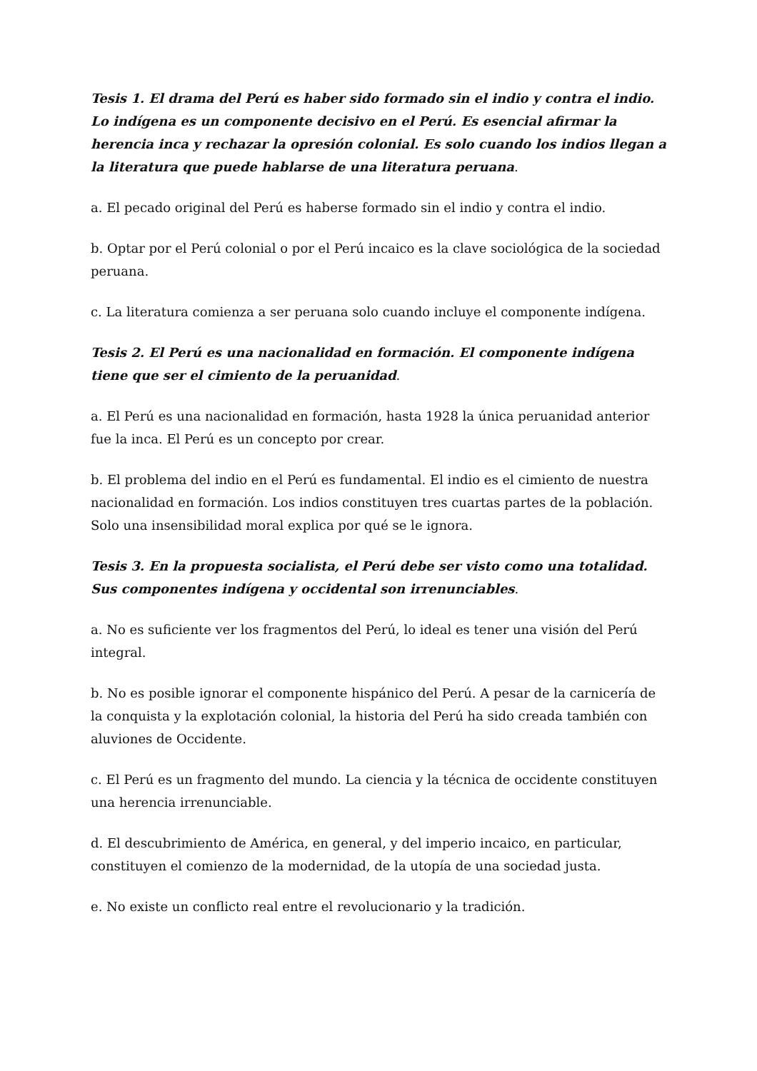Tesis 1. El drama del Perú es haber sido formado sin el indio y contra el indio. Lo indígena es un componente decisivo en el Perú. Es esencial afirmar la herencia inca y rechazar la opresión colonial. Es solo cuando los indios llegan a la literatura que puede hablarse de una literatura peruana.
a. El pecado original del Perú es haberse formado sin el indio y contra el indio.
b. Optar por el Perú colonial o por el Perú incaico es la clave sociológica de la sociedad peruana.
c. La literatura comienza a ser peruana solo cuando incluye el componente indígena.
Tesis 2. El Perú es una nacionalidad en formación. El componente indígena tiene que ser el cimiento de la peruanidad.
a. El Perú es una nacionalidad en formación, hasta 1928 la única peruanidad anterior fue la inca. El Perú es un concepto por crear.
b. El problema del indio en el Perú es fundamental. El indio es el cimiento de nuestra nacionalidad en formación. Los indios constituyen tres cuartas partes de la población. Solo una insensibilidad moral explica por qué se le ignora.
Tesis 3. En la propuesta socialista, el Perú debe ser visto como una totalidad. Sus componentes indígena y occidental son irrenunciables.
a. No es suficiente ver los fragmentos del Perú, lo ideal es tener una visión del Perú integral.
b. No es posible ignorar el componente hispánico del Perú. A pesar de la carnicería de la conquista y la explotación colonial, la historia del Perú ha sido creada también con aluviones de Occidente.
c. El Perú es un fragmento del mundo. La ciencia y la técnica de occidente constituyen una herencia irrenunciable.
d. El descubrimiento de América, en general, y del imperio incaico, en particular, constituyen el comienzo de la modernidad, de la utopía de una sociedad justa.
e. No existe un conflicto real entre el revolucionario y la tradición.